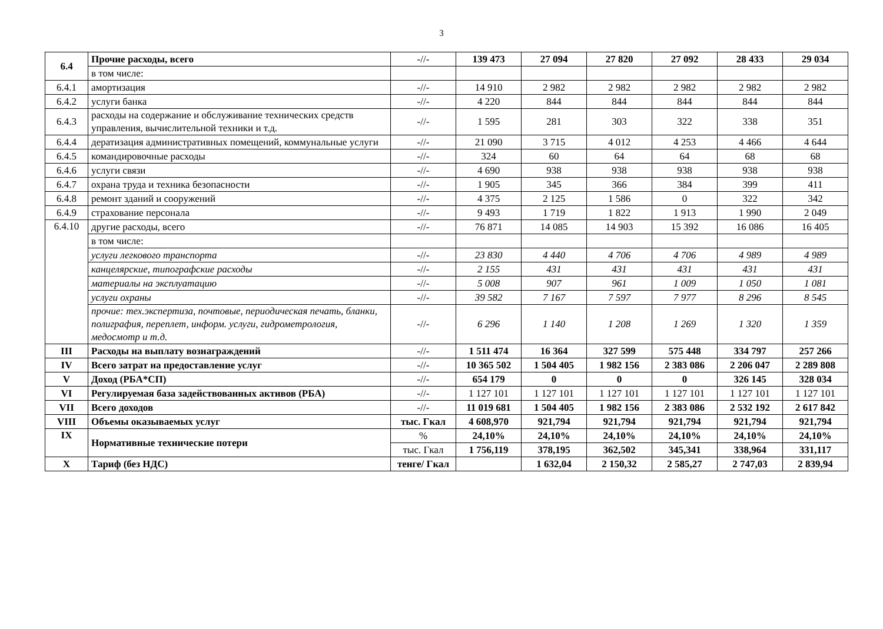3
| 6.4 | Прочие расходы, всего | -//- | 139 473 | 27 094 | 27 820 | 27 092 | 28 433 | 29 034 |
| | в том числе: | | | | | | | |
| 6.4.1 | амортизация | -//- | 14 910 | 2 982 | 2 982 | 2 982 | 2 982 | 2 982 |
| 6.4.2 | услуги банка | -//- | 4 220 | 844 | 844 | 844 | 844 | 844 |
| 6.4.3 | расходы на содержание и обслуживание технических средств управления, вычислительной техники и т.д. | -//- | 1 595 | 281 | 303 | 322 | 338 | 351 |
| 6.4.4 | дератизация административных помещений, коммунальные услуги | -//- | 21 090 | 3 715 | 4 012 | 4 253 | 4 466 | 4 644 |
| 6.4.5 | командировочные расходы | -//- | 324 | 60 | 64 | 64 | 68 | 68 |
| 6.4.6 | услуги связи | -//- | 4 690 | 938 | 938 | 938 | 938 | 938 |
| 6.4.7 | охрана труда и техника безопасности | -//- | 1 905 | 345 | 366 | 384 | 399 | 411 |
| 6.4.8 | ремонт зданий и сооружений | -//- | 4 375 | 2 125 | 1 586 | 0 | 322 | 342 |
| 6.4.9 | страхование персонала | -//- | 9 493 | 1 719 | 1 822 | 1 913 | 1 990 | 2 049 |
| 6.4.10 | другие расходы, всего | -//- | 76 871 | 14 085 | 14 903 | 15 392 | 16 086 | 16 405 |
| | в том числе: | | | | | | | |
| | услуги легкового транспорта | -//- | 23 830 | 4 440 | 4 706 | 4 706 | 4 989 | 4 989 |
| | канцелярские, типографские расходы | -//- | 2 155 | 431 | 431 | 431 | 431 | 431 |
| | материалы на эксплуатацию | -//- | 5 008 | 907 | 961 | 1 009 | 1 050 | 1 081 |
| | услуги охраны | -//- | 39 582 | 7 167 | 7 597 | 7 977 | 8 296 | 8 545 |
| | прочие: тех.экспертиза, почтовые, периодическая печать, бланки, полиграфия, переплет, информ. услуги, гидрометрология, медосмотр и т.д. | -//- | 6 296 | 1 140 | 1 208 | 1 269 | 1 320 | 1 359 |
| III | Расходы на выплату вознаграждений | -//- | 1 511 474 | 16 364 | 327 599 | 575 448 | 334 797 | 257 266 |
| IV | Всего затрат на предоставление услуг | -//- | 10 365 502 | 1 504 405 | 1 982 156 | 2 383 086 | 2 206 047 | 2 289 808 |
| V | Доход (РБА*СП) | -//- | 654 179 | 0 | 0 | 0 | 326 145 | 328 034 |
| VI | Регулируемая база задействованных активов (РБА) | -//- | 1 127 101 | 1 127 101 | 1 127 101 | 1 127 101 | 1 127 101 | 1 127 101 |
| VII | Всего доходов | -//- | 11 019 681 | 1 504 405 | 1 982 156 | 2 383 086 | 2 532 192 | 2 617 842 |
| VIII | Объемы оказываемых услуг | тыс. Гкал | 4 608,970 | 921,794 | 921,794 | 921,794 | 921,794 | 921,794 |
| IX | Нормативные технические потери | % | 24,10% | 24,10% | 24,10% | 24,10% | 24,10% | 24,10% |
| | | тыс. Гкал | 1 756,119 | 378,195 | 362,502 | 345,341 | 338,964 | 331,117 |
| X | Тариф (без НДС) | тенге/ Гкал | | 1 632,04 | 2 150,32 | 2 585,27 | 2 747,03 | 2 839,94 |